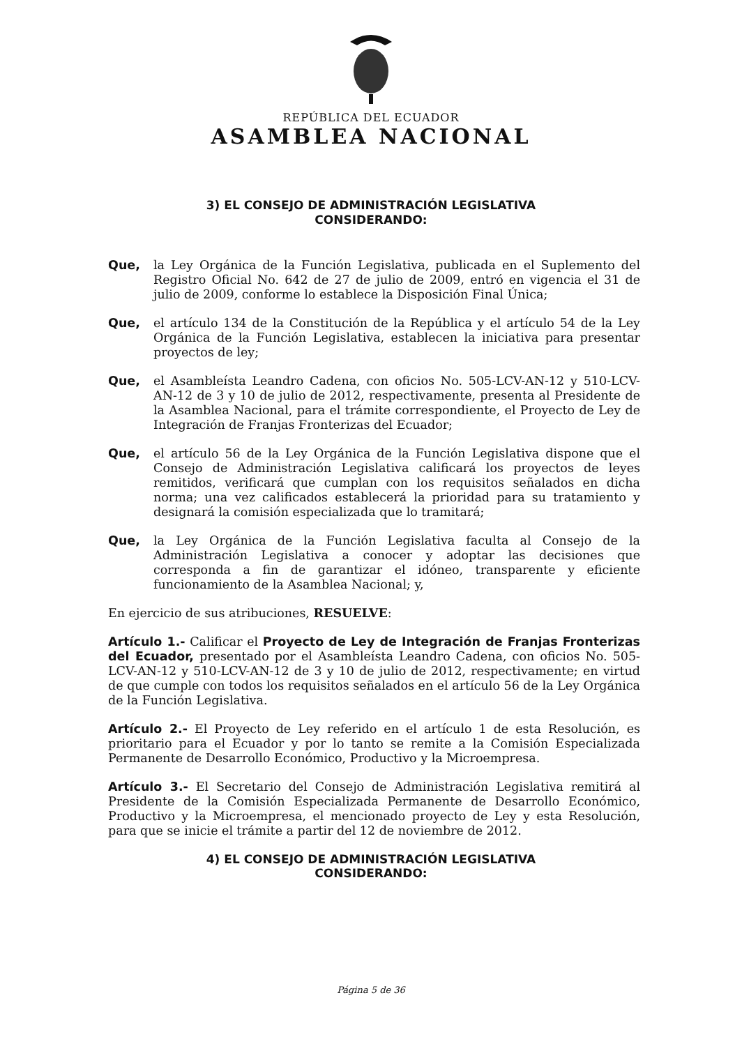REPÚBLICA DEL ECUADOR
ASAMBLEA NACIONAL
3) EL CONSEJO DE ADMINISTRACIÓN LEGISLATIVA
CONSIDERANDO:
Que, la Ley Orgánica de la Función Legislativa, publicada en el Suplemento del Registro Oficial No. 642 de 27 de julio de 2009, entró en vigencia el 31 de julio de 2009, conforme lo establece la Disposición Final Única;
Que, el artículo 134 de la Constitución de la República y el artículo 54 de la Ley Orgánica de la Función Legislativa, establecen la iniciativa para presentar proyectos de ley;
Que, el Asambleísta Leandro Cadena, con oficios No. 505-LCV-AN-12 y 510-LCV-AN-12 de 3 y 10 de julio de 2012, respectivamente, presenta al Presidente de la Asamblea Nacional, para el trámite correspondiente, el Proyecto de Ley de Integración de Franjas Fronterizas del Ecuador;
Que, el artículo 56 de la Ley Orgánica de la Función Legislativa dispone que el Consejo de Administración Legislativa calificará los proyectos de leyes remitidos, verificará que cumplan con los requisitos señalados en dicha norma; una vez calificados establecerá la prioridad para su tratamiento y designará la comisión especializada que lo tramitará;
Que, la Ley Orgánica de la Función Legislativa faculta al Consejo de la Administración Legislativa a conocer y adoptar las decisiones que corresponda a fin de garantizar el idóneo, transparente y eficiente funcionamiento de la Asamblea Nacional; y,
En ejercicio de sus atribuciones, RESUELVE:
Artículo 1.- Calificar el Proyecto de Ley de Integración de Franjas Fronterizas del Ecuador, presentado por el Asambleísta Leandro Cadena, con oficios No. 505-LCV-AN-12 y 510-LCV-AN-12 de 3 y 10 de julio de 2012, respectivamente; en virtud de que cumple con todos los requisitos señalados en el artículo 56 de la Ley Orgánica de la Función Legislativa.
Artículo 2.- El Proyecto de Ley referido en el artículo 1 de esta Resolución, es prioritario para el Ecuador y por lo tanto se remite a la Comisión Especializada Permanente de Desarrollo Económico, Productivo y la Microempresa.
Artículo 3.- El Secretario del Consejo de Administración Legislativa remitirá al Presidente de la Comisión Especializada Permanente de Desarrollo Económico, Productivo y la Microempresa, el mencionado proyecto de Ley y esta Resolución, para que se inicie el trámite a partir del 12 de noviembre de 2012.
4) EL CONSEJO DE ADMINISTRACIÓN LEGISLATIVA
CONSIDERANDO:
Página 5 de 36